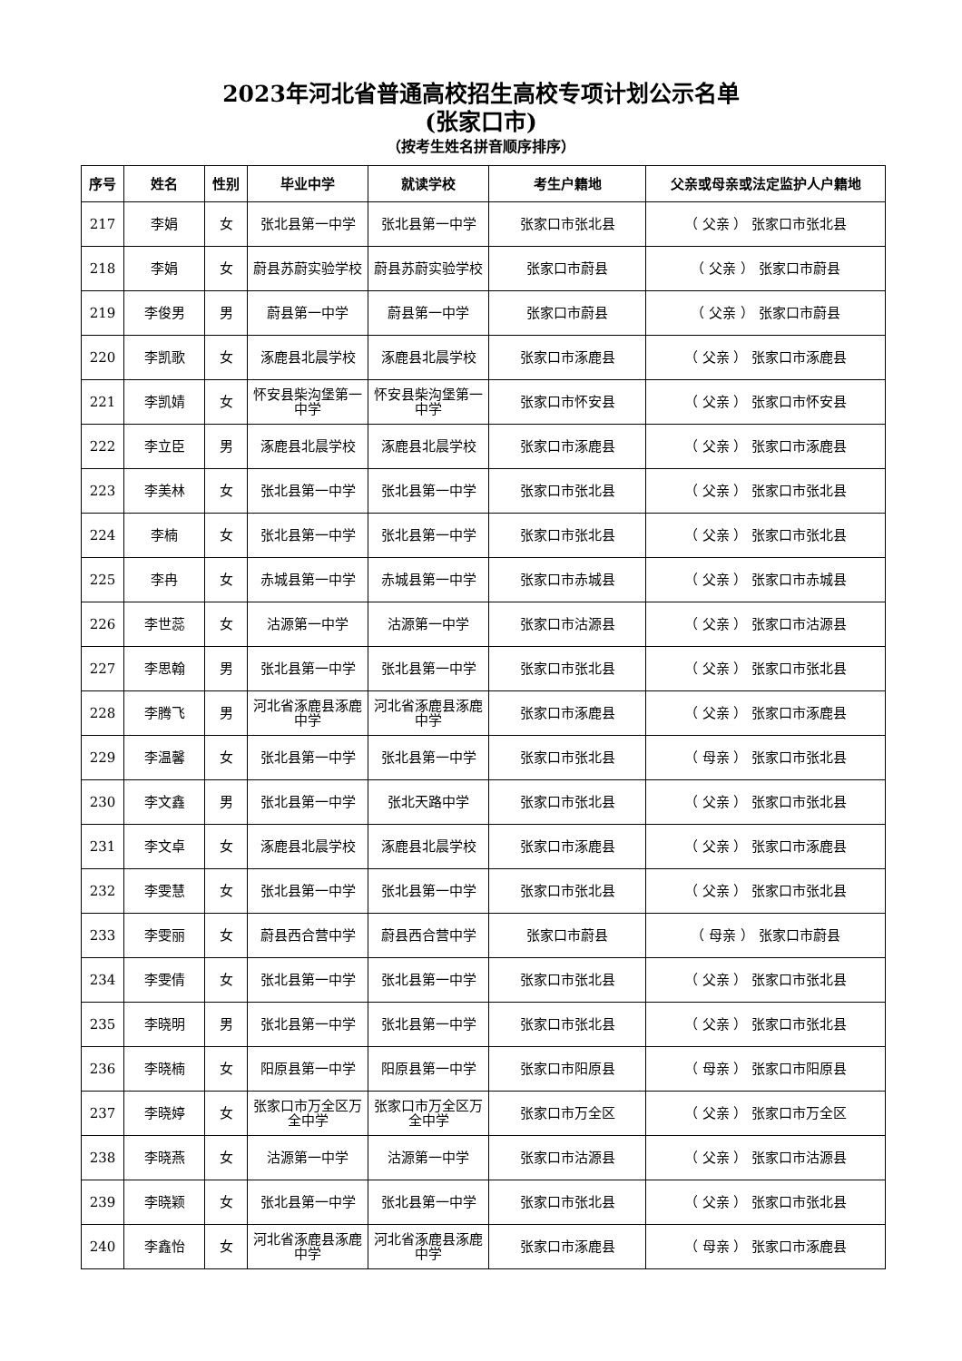2023年河北省普通高校招生高校专项计划公示名单
(张家口市)
（按考生姓名拼音顺序排序）
| 序号 | 姓名 | 性别 | 毕业中学 | 就读学校 | 考生户籍地 | 父亲或母亲或法定监护人户籍地 |
| --- | --- | --- | --- | --- | --- | --- |
| 217 | 李娟 | 女 | 张北县第一中学 | 张北县第一中学 | 张家口市张北县 | （ 父亲 ） 张家口市张北县 |
| 218 | 李娟 | 女 | 蔚县苏蔚实验学校 | 蔚县苏蔚实验学校 | 张家口市蔚县 | （ 父亲 ） 张家口市蔚县 |
| 219 | 李俊男 | 男 | 蔚县第一中学 | 蔚县第一中学 | 张家口市蔚县 | （ 父亲 ） 张家口市蔚县 |
| 220 | 李凯歌 | 女 | 涿鹿县北晨学校 | 涿鹿县北晨学校 | 张家口市涿鹿县 | （ 父亲 ） 张家口市涿鹿县 |
| 221 | 李凯婧 | 女 | 怀安县柴沟堡第一中学 | 怀安县柴沟堡第一中学 | 张家口市怀安县 | （ 父亲 ） 张家口市怀安县 |
| 222 | 李立臣 | 男 | 涿鹿县北晨学校 | 涿鹿县北晨学校 | 张家口市涿鹿县 | （ 父亲 ） 张家口市涿鹿县 |
| 223 | 李美林 | 女 | 张北县第一中学 | 张北县第一中学 | 张家口市张北县 | （ 父亲 ） 张家口市张北县 |
| 224 | 李楠 | 女 | 张北县第一中学 | 张北县第一中学 | 张家口市张北县 | （ 父亲 ） 张家口市张北县 |
| 225 | 李冉 | 女 | 赤城县第一中学 | 赤城县第一中学 | 张家口市赤城县 | （ 父亲 ） 张家口市赤城县 |
| 226 | 李世蕊 | 女 | 沽源第一中学 | 沽源第一中学 | 张家口市沽源县 | （ 父亲 ） 张家口市沽源县 |
| 227 | 李思翰 | 男 | 张北县第一中学 | 张北县第一中学 | 张家口市张北县 | （ 父亲 ） 张家口市张北县 |
| 228 | 李腾飞 | 男 | 河北省涿鹿县涿鹿中学 | 河北省涿鹿县涿鹿中学 | 张家口市涿鹿县 | （ 父亲 ） 张家口市涿鹿县 |
| 229 | 李温馨 | 女 | 张北县第一中学 | 张北县第一中学 | 张家口市张北县 | （ 母亲 ） 张家口市张北县 |
| 230 | 李文鑫 | 男 | 张北县第一中学 | 张北天路中学 | 张家口市张北县 | （ 父亲 ） 张家口市张北县 |
| 231 | 李文卓 | 女 | 涿鹿县北晨学校 | 涿鹿县北晨学校 | 张家口市涿鹿县 | （ 父亲 ） 张家口市涿鹿县 |
| 232 | 李雯慧 | 女 | 张北县第一中学 | 张北县第一中学 | 张家口市张北县 | （ 父亲 ） 张家口市张北县 |
| 233 | 李雯丽 | 女 | 蔚县西合营中学 | 蔚县西合营中学 | 张家口市蔚县 | （ 母亲 ） 张家口市蔚县 |
| 234 | 李雯倩 | 女 | 张北县第一中学 | 张北县第一中学 | 张家口市张北县 | （ 父亲 ） 张家口市张北县 |
| 235 | 李晓明 | 男 | 张北县第一中学 | 张北县第一中学 | 张家口市张北县 | （ 父亲 ） 张家口市张北县 |
| 236 | 李晓楠 | 女 | 阳原县第一中学 | 阳原县第一中学 | 张家口市阳原县 | （ 母亲 ） 张家口市阳原县 |
| 237 | 李晓婷 | 女 | 张家口市万全区万全中学 | 张家口市万全区万全中学 | 张家口市万全区 | （ 父亲 ） 张家口市万全区 |
| 238 | 李晓燕 | 女 | 沽源第一中学 | 沽源第一中学 | 张家口市沽源县 | （ 父亲 ） 张家口市沽源县 |
| 239 | 李晓颖 | 女 | 张北县第一中学 | 张北县第一中学 | 张家口市张北县 | （ 父亲 ） 张家口市张北县 |
| 240 | 李鑫怡 | 女 | 河北省涿鹿县涿鹿中学 | 河北省涿鹿县涿鹿中学 | 张家口市涿鹿县 | （ 母亲 ） 张家口市涿鹿县 |